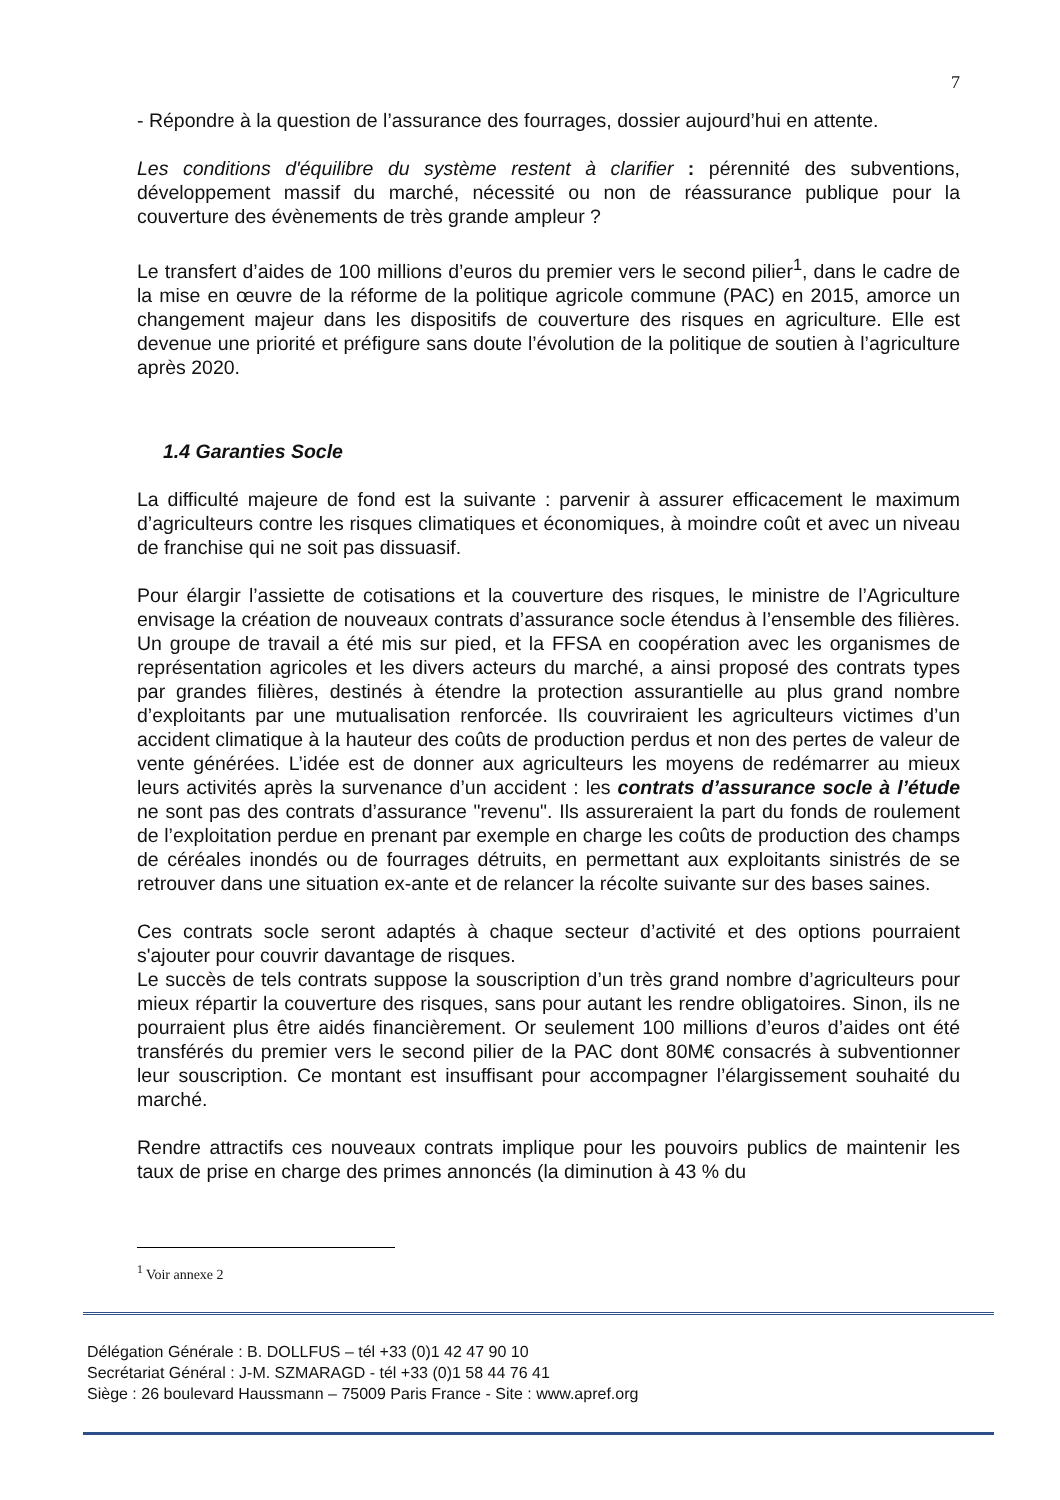7
- Répondre à la question de l’assurance des fourrages, dossier aujourd’hui en attente.
Les conditions d'équilibre du système restent à clarifier : pérennité des subventions, développement massif du marché, nécessité ou non de réassurance publique pour la couverture des évènements de très grande ampleur ?
Le transfert d’aides de 100 millions d’euros du premier vers le second pilier<sup>1</sup>, dans le cadre de la mise en œuvre de la réforme de la politique agricole commune (PAC) en 2015, amorce un changement majeur dans les dispositifs de couverture des risques en agriculture. Elle est devenue une priorité et préfigure sans doute l’évolution de la politique de soutien à l’agriculture après 2020.
1.4 Garanties Socle
La difficulté majeure de fond est la suivante : parvenir à assurer efficacement le maximum d’agriculteurs contre les risques climatiques et économiques, à moindre coût et avec un niveau de franchise qui ne soit pas dissuasif.
Pour élargir l’assiette de cotisations et la couverture des risques, le ministre de l’Agriculture envisage la création de nouveaux contrats d’assurance socle étendus à l’ensemble des filières. Un groupe de travail a été mis sur pied, et la FFSA en coopération avec les organismes de représentation agricoles et les divers acteurs du marché, a ainsi proposé des contrats types par grandes filières, destinés à étendre la protection assurantielle au plus grand nombre d’exploitants par une mutualisation renforcée. Ils couvriraient les agriculteurs victimes d’un accident climatique à la hauteur des coûts de production perdus et non des pertes de valeur de vente générées. L’idée est de donner aux agriculteurs les moyens de redémarrer au mieux leurs activités après la survenance d’un accident : les contrats d’assurance socle à l’étude ne sont pas des contrats d’assurance "revenu". Ils assureraient la part du fonds de roulement de l’exploitation perdue en prenant par exemple en charge les coûts de production des champs de céréales inondés ou de fourrages détruits, en permettant aux exploitants sinistrés de se retrouver dans une situation ex-ante et de relancer la récolte suivante sur des bases saines.
Ces contrats socle seront adaptés à chaque secteur d’activité et des options pourraient s'ajouter pour couvrir davantage de risques.
Le succès de tels contrats suppose la souscription d’un très grand nombre d’agriculteurs pour mieux répartir la couverture des risques, sans pour autant les rendre obligatoires. Sinon, ils ne pourraient plus être aidés financièrement. Or seulement 100 millions d’euros d’aides ont été transférés du premier vers le second pilier de la PAC dont 80M€ consacrés à subventionner leur souscription. Ce montant est insuffisant pour accompagner l’élargissement souhaité du marché.
Rendre attractifs ces nouveaux contrats implique pour les pouvoirs publics de maintenir les taux de prise en charge des primes annoncés (la diminution à 43 % du
<sup>1</sup> Voir annexe 2
Délégation Générale : B. DOLLFUS – tél +33 (0)1 42 47 90 10
Secrétariat Général : J-M. SZMARAGD - tél +33 (0)1 58 44 76 41
Siège : 26 boulevard Haussmann – 75009 Paris France - Site : www.apref.org